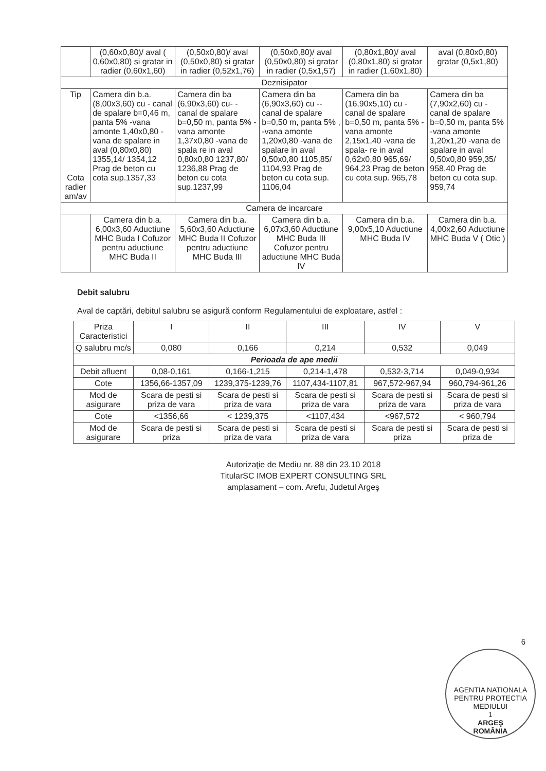| | (0,60x0,80)/ aval ( 0,60x0,80) si gratar in radier (0,60x1,60) | (0,50x0,80)/ aval (0,50x0,80) si gratar in radier (0,52x1,76) | (0,50x0,80)/ aval (0,50x0,80) si gratar in radier (0,5x1,57) | (0,80x1,80)/ aval (0,80x1,80) si gratar in radier (1,60x1,80) | aval (0,80x0,80) gratar (0,5x1,80) |
| Deznisipator | | | | | |
| Tip Cota radier am/av | Camera din b.a. (8,00x3,60) cu - canal de spalare b=0,46 m, panta 5% -vana amonte 1,40x0,80 -vana de spalare in aval (0,80x0,80) 1355,14/ 1354,12 Prag de beton cu cota sup.1357,33 | Camera din ba (6,90x3,60) cu- -canal de spalare b=0,50 m, panta 5% -vana amonte 1,37x0,80 -vana de spala re in aval 0,80x0,80 1237,80/ 1236,88 Prag de beton cu cota sup.1237,99 | Camera din ba (6,90x3,60) cu --canal de spalare b=0,50 m, panta 5% , -vana amonte 1,20x0,80 -vana de spalare in aval 0,50x0,80 1105,85/ 1104,93 Prag de beton cu cota sup. 1106,04 | Camera din ba (16,90x5,10) cu -canal de spalare b=0,50 m, panta 5% -vana amonte 2,15x1,40 -vana de spala- re in aval 0,62x0,80 965,69/ 964,23 Prag de beton cu cota sup. 965,78 | Camera din ba (7,90x2,60) cu -canal de spalare b=0,50 m, panta 5% -vana amonte 1,20x1,20 -vana de spalare in aval 0,50x0,80 959,35/ 958,40 Prag de beton cu cota sup. 959,74 |
| Camera de incarcare | | | | | |
| | Camera din b.a. 6,00x3,60 Aductiune MHC Buda I Cofuzor pentru aductiune MHC Buda II | Camera din b.a. 5,60x3,60 Aductiune MHC Buda II Cofuzor pentru aductiune MHC Buda III | Camera din b.a. 6,07x3,60 Aductiune MHC Buda III Cofuzor pentru aductiune MHC Buda IV | Camera din b.a. 9,00x5,10 Aductiune MHC Buda IV | Camera din b.a. 4,00x2,60 Aductiune MHC Buda V ( Otic ) |
Debit salubru
Aval de captări, debitul salubru se asigură conform Regulamentului de exploatare, astfel :
| Priza Caracteristici | I | II | III | IV | V |
| --- | --- | --- | --- | --- | --- |
| Q salubru mc/s | 0,080 | 0,166 | 0,214 | 0,532 | 0,049 |
| Perioada de ape medii | | | | | |
| Debit afluent | 0,08-0,161 | 0,166-1,215 | 0,214-1,478 | 0,532-3,714 | 0,049-0,934 |
| Cote | 1356,66-1357,09 | 1239,375-1239,76 | 1107,434-1107,81 | 967,572-967,94 | 960,794-961,26 |
| Mod de asigurare | Scara de pesti si priza de vara | Scara de pesti si priza de vara | Scara de pesti si priza de vara | Scara de pesti si priza de vara | Scara de pesti si priza de vara |
| Cote | <1356,66 | < 1239,375 | <1107,434 | <967,572 | < 960,794 |
| Mod de asigurare | Scara de pesti si priza | Scara de pesti si priza de vara | Scara de pesti si priza de vara | Scara de pesti si priza | Scara de pesti si priza de |
6
Autorizaţie de Mediu nr. 88 din 23.10 2018
TitularSC IMOB EXPERT CONSULTING SRL
amplasament – com. Arefu, Judetul Argeş
AGENTIA NATIONALA PENTRU PROTECTIA MEDIULUI
1
ARGEŞ
ROMÂNIA